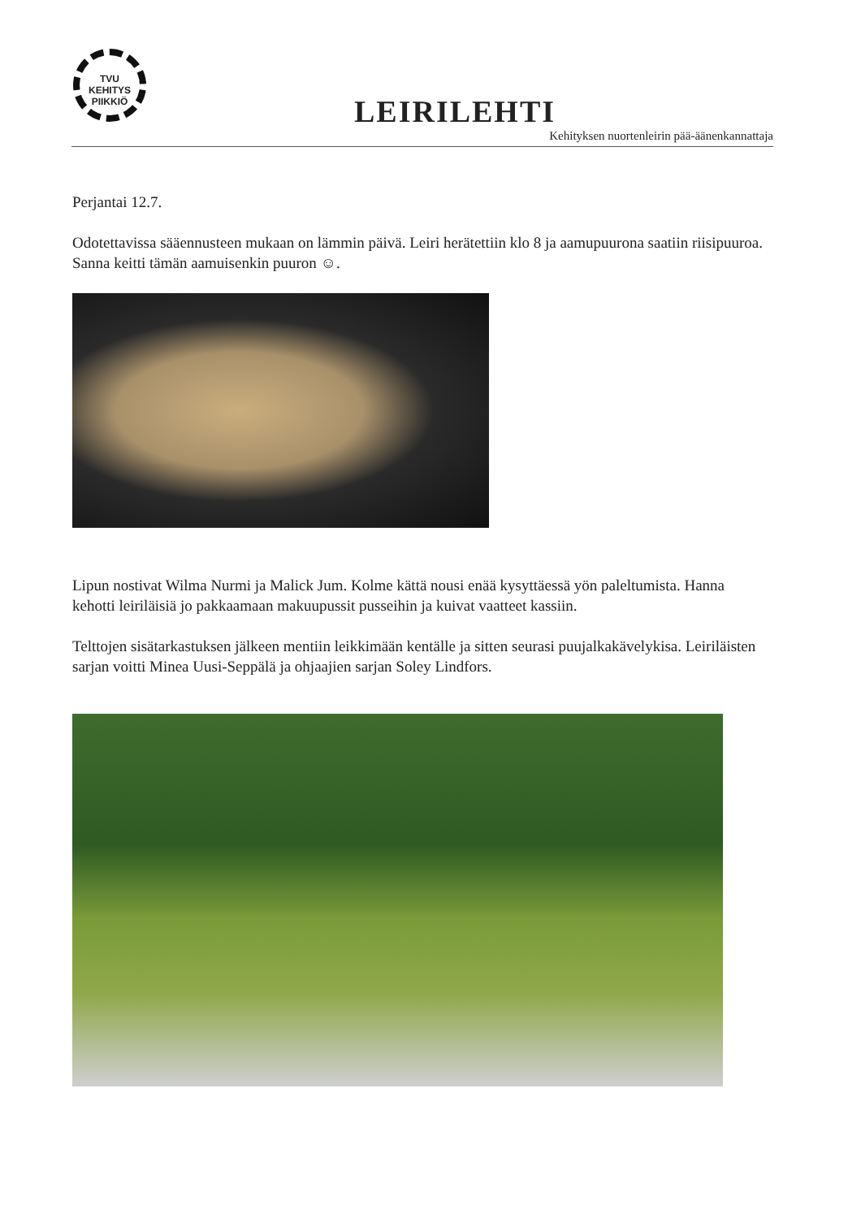TVU
KEHITYS
PIIKKIÖ
LEIRILEHTI
Kehityksen nuortenleirin pää-äänenkannattaja
Perjantai 12.7.
Odotettavissa sääennusteen mukaan on lämmin päivä. Leiri herätettiin klo 8 ja aamupuurona saatiin riisipuuroa. Sanna keitti tämän aamuisenkin puuron ☺.
Lipun nostivat Wilma Nurmi ja Malick Jum. Kolme kättä nousi enää kysyttäessä yön paleltumista. Hanna kehotti leiriläisiä jo pakkaamaan makuupussit pusseihin ja kuivat vaatteet kassiin.
Telttojen sisätarkastuksen jälkeen mentiin leikkimään kentälle ja sitten seurasi puujalkakävelykisa. Leiriläisten sarjan voitti Minea Uusi-Seppälä ja ohjaajien sarjan Soley Lindfors.